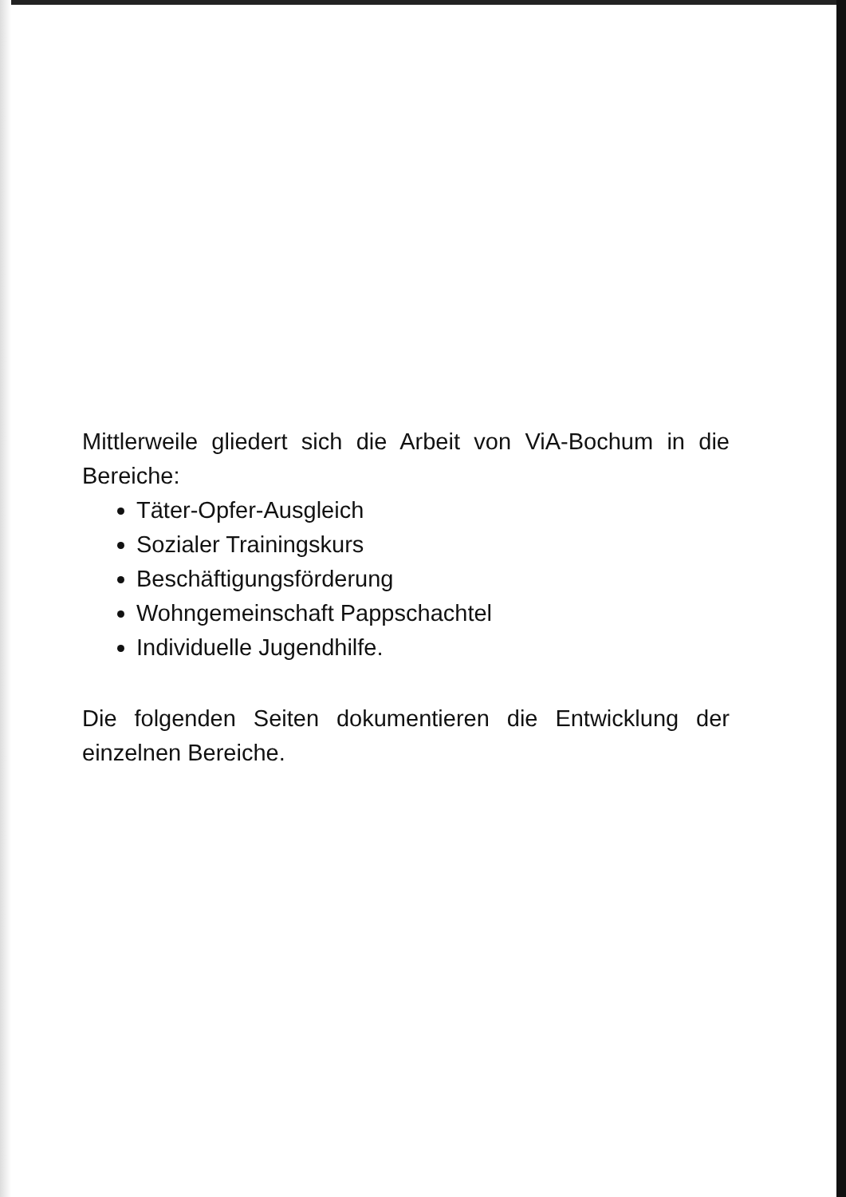Mittlerweile gliedert sich die Arbeit von ViA-Bochum in die Bereiche:
Täter-Opfer-Ausgleich
Sozialer Trainingskurs
Beschäftigungsförderung
Wohngemeinschaft Pappschachtel
Individuelle Jugendhilfe.
Die folgenden Seiten dokumentieren die Entwicklung der einzelnen Bereiche.